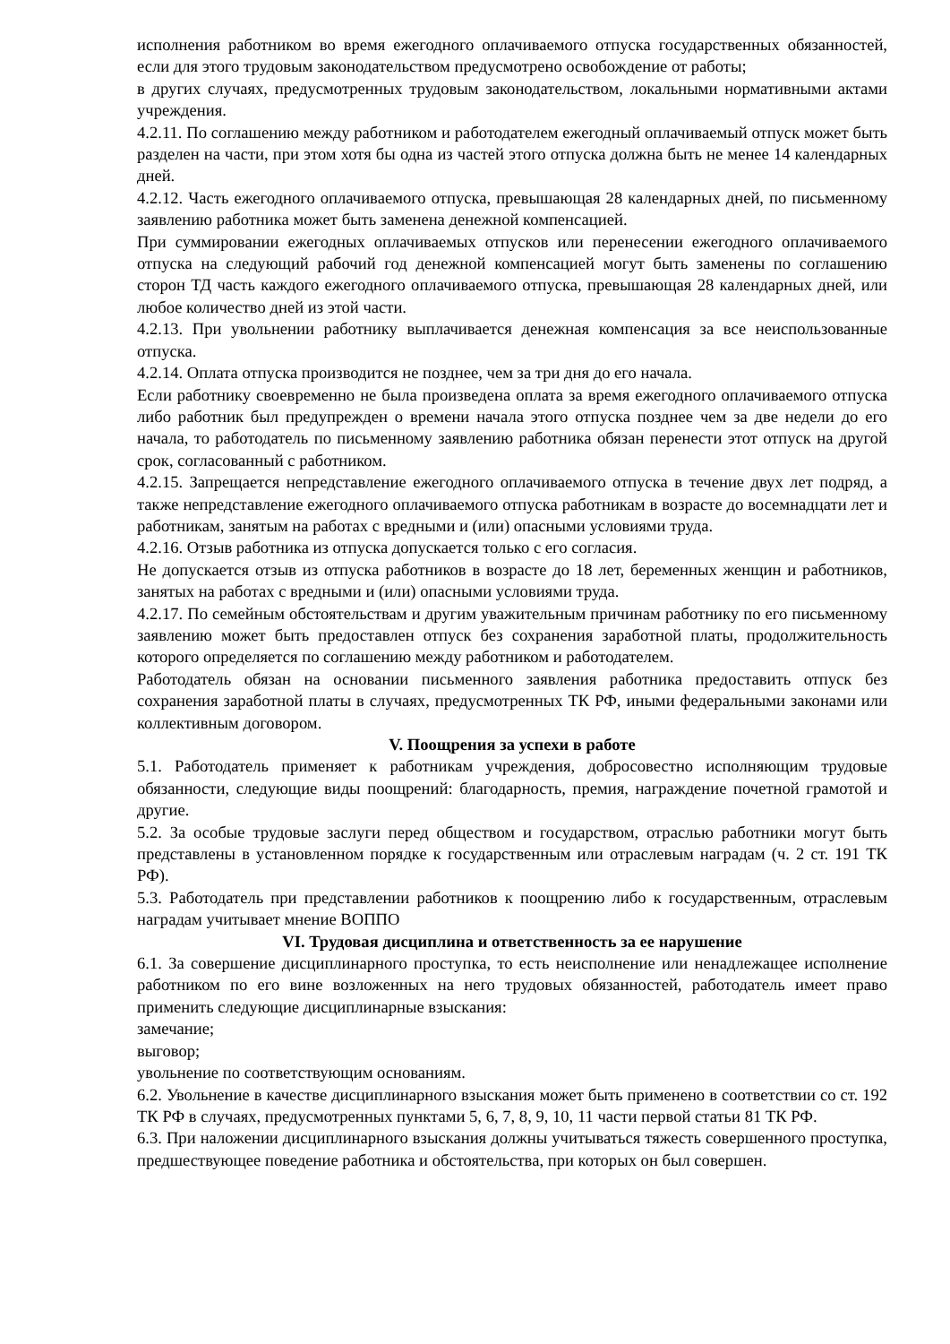исполнения работником во время ежегодного оплачиваемого отпуска государственных обязанностей, если для этого трудовым законодательством предусмотрено освобождение от работы;
в других случаях, предусмотренных трудовым законодательством, локальными нормативными актами учреждения.
4.2.11. По соглашению между работником и работодателем ежегодный оплачиваемый отпуск может быть разделен на части, при этом хотя бы одна из частей этого отпуска должна быть не менее 14 календарных дней.
4.2.12. Часть ежегодного оплачиваемого отпуска, превышающая 28 календарных дней, по письменному заявлению работника может быть заменена денежной компенсацией.
При суммировании ежегодных оплачиваемых отпусков или перенесении ежегодного оплачиваемого отпуска на следующий рабочий год денежной компенсацией могут быть заменены по соглашению сторон ТД часть каждого ежегодного оплачиваемого отпуска, превышающая 28 календарных дней, или любое количество дней из этой части.
4.2.13. При увольнении работнику выплачивается денежная компенсация за все неиспользованные отпуска.
4.2.14. Оплата отпуска производится не позднее, чем за три дня до его начала.
Если работнику своевременно не была произведена оплата за время ежегодного оплачиваемого отпуска либо работник был предупрежден о времени начала этого отпуска позднее чем за две недели до его начала, то работодатель по письменному заявлению работника обязан перенести этот отпуск на другой срок, согласованный с работником.
4.2.15. Запрещается непредставление ежегодного оплачиваемого отпуска в течение двух лет подряд, а также непредставление ежегодного оплачиваемого отпуска работникам в возрасте до восемнадцати лет и работникам, занятым на работах с вредными и (или) опасными условиями труда.
4.2.16. Отзыв работника из отпуска допускается только с его согласия.
Не допускается отзыв из отпуска работников в возрасте до 18 лет, беременных женщин и работников, занятых на работах с вредными и (или) опасными условиями труда.
4.2.17. По семейным обстоятельствам и другим уважительным причинам работнику по его письменному заявлению может быть предоставлен отпуск без сохранения заработной платы, продолжительность которого определяется по соглашению между работником и работодателем.
Работодатель обязан на основании письменного заявления работника предоставить отпуск без сохранения заработной платы в случаях, предусмотренных ТК РФ, иными федеральными законами или коллективным договором.
V. Поощрения за успехи в работе
5.1. Работодатель применяет к работникам учреждения, добросовестно исполняющим трудовые обязанности, следующие виды поощрений: благодарность, премия, награждение почетной грамотой и другие.
5.2. За особые трудовые заслуги перед обществом и государством, отраслью работники могут быть представлены в установленном порядке к государственным или отраслевым наградам (ч. 2 ст. 191 ТК РФ).
5.3. Работодатель при представлении работников к поощрению либо к государственным, отраслевым наградам учитывает мнение ВОППО
VI. Трудовая дисциплина и ответственность за ее нарушение
6.1. За совершение дисциплинарного проступка, то есть неисполнение или ненадлежащее исполнение работником по его вине возложенных на него трудовых обязанностей, работодатель имеет право применить следующие дисциплинарные взыскания:
замечание;
выговор;
увольнение по соответствующим основаниям.
6.2. Увольнение в качестве дисциплинарного взыскания может быть применено в соответствии со ст. 192 ТК РФ в случаях, предусмотренных пунктами 5, 6, 7, 8, 9, 10, 11 части первой статьи 81 ТК РФ.
6.3. При наложении дисциплинарного взыскания должны учитываться тяжесть совершенного проступка, предшествующее поведение работника и обстоятельства, при которых он был совершен.